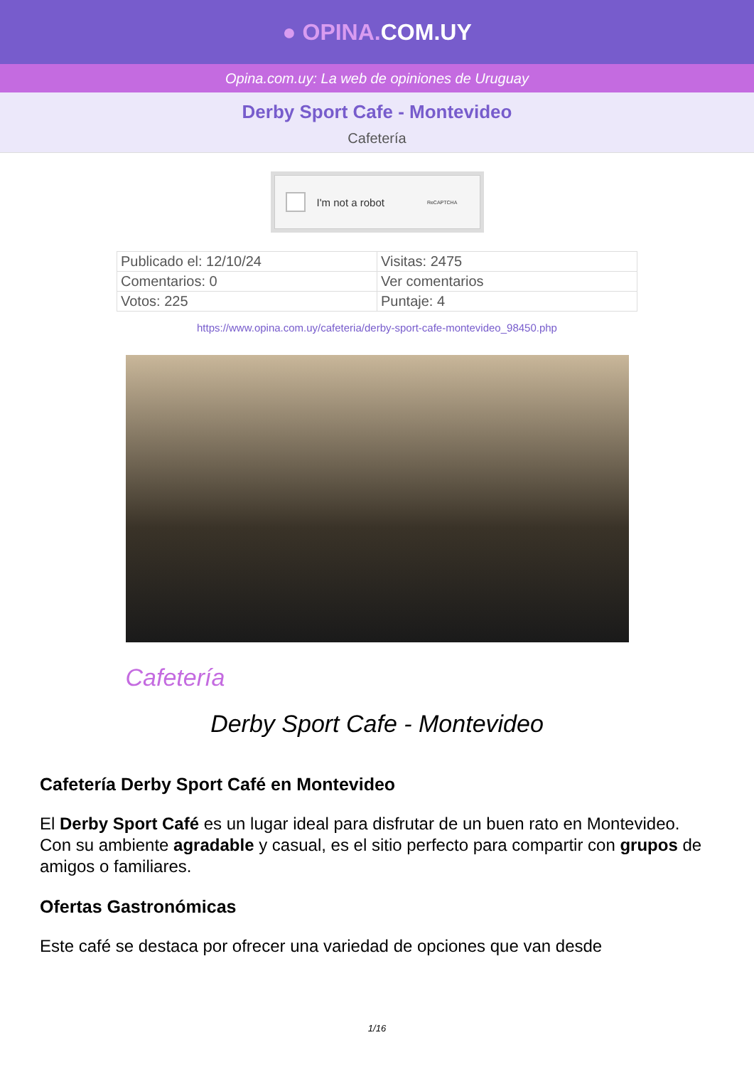● OPINA. COM.UY
Opina.com.uy: La web de opiniones de Uruguay
Derby Sport Cafe - Montevideo
Cafetería
I'm not a robot ReCAPTCHA
| Publicado el: 12/10/24 | Visitas: 2475 |
| Comentarios: 0 | Ver comentarios |
| Votos: 225 | Puntaje: 4 |
https://www.opina.com.uy/cafeteria/derby-sport-cafe-montevideo_98450.php
Cafetería
Derby Sport Cafe - Montevideo
Cafetería Derby Sport Café en Montevideo
El Derby Sport Café es un lugar ideal para disfrutar de un buen rato en Montevideo. Con su ambiente agradable y casual, es el sitio perfecto para compartir con grupos de amigos o familiares.
Ofertas Gastronómicas
Este café se destaca por ofrecer una variedad de opciones que van desde
1/16